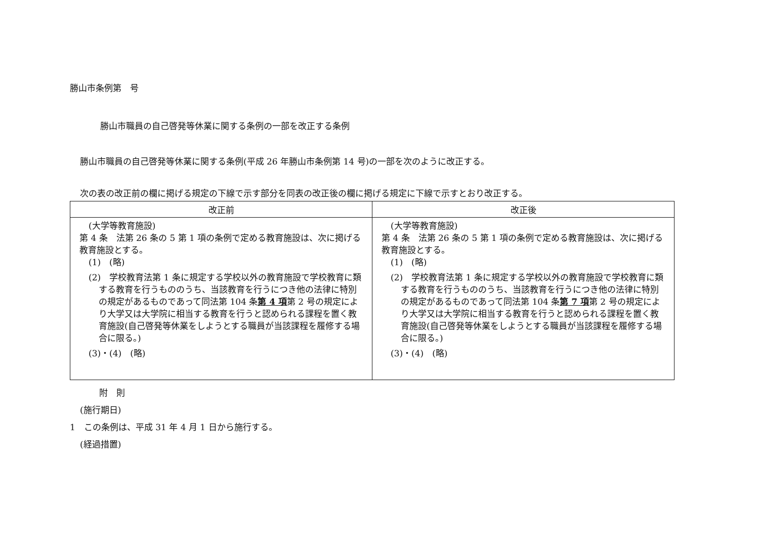勝山市条例第　号
勝山市職員の自己啓発等休業に関する条例の一部を改正する条例
勝山市職員の自己啓発等休業に関する条例(平成 26 年勝山市条例第 14 号)の一部を次のように改正する。
次の表の改正前の欄に掲げる規定の下線で示す部分を同表の改正後の欄に掲げる規定に下線で示すとおり改正する。
| 改正前 | 改正後 |
| --- | --- |
| (大学等教育施設) 第 4 条 法第 26 条の 5 第 1 項の条例で定める教育施設は、次に掲げる教育施設とする。 (1) (略) (2) 学校教育法第 1 条に規定する学校以外の教育施設で学校教育に類する教育を行うもののうち、当該教育を行うにつき他の法律に特別の規定があるものであって同法第 104 条 第 4 項 第 2 号の規定により大学又は大学院に相当する教育を行うと認められる課程を置く教育施設(自己啓発等休業をしようとする職員が当該課程を履修する場合に限る。) (3)・(4) (略) | (大学等教育施設) 第 4 条 法第 26 条の 5 第 1 項の条例で定める教育施設は、次に掲げる教育施設とする。 (1) (略) (2) 学校教育法第 1 条に規定する学校以外の教育施設で学校教育に類する教育を行うもののうち、当該教育を行うにつき他の法律に特別の規定があるものであって同法第 104 条 第 7 項 第 2 号の規定により大学又は大学院に相当する教育を行うと認められる課程を置く教育施設(自己啓発等休業をしようとする職員が当該課程を履修する場合に限る。) (3)・(4) (略) |
附　則
(施行期日)
1　この条例は、平成 31 年 4 月 1 日から施行する。
(経過措置)